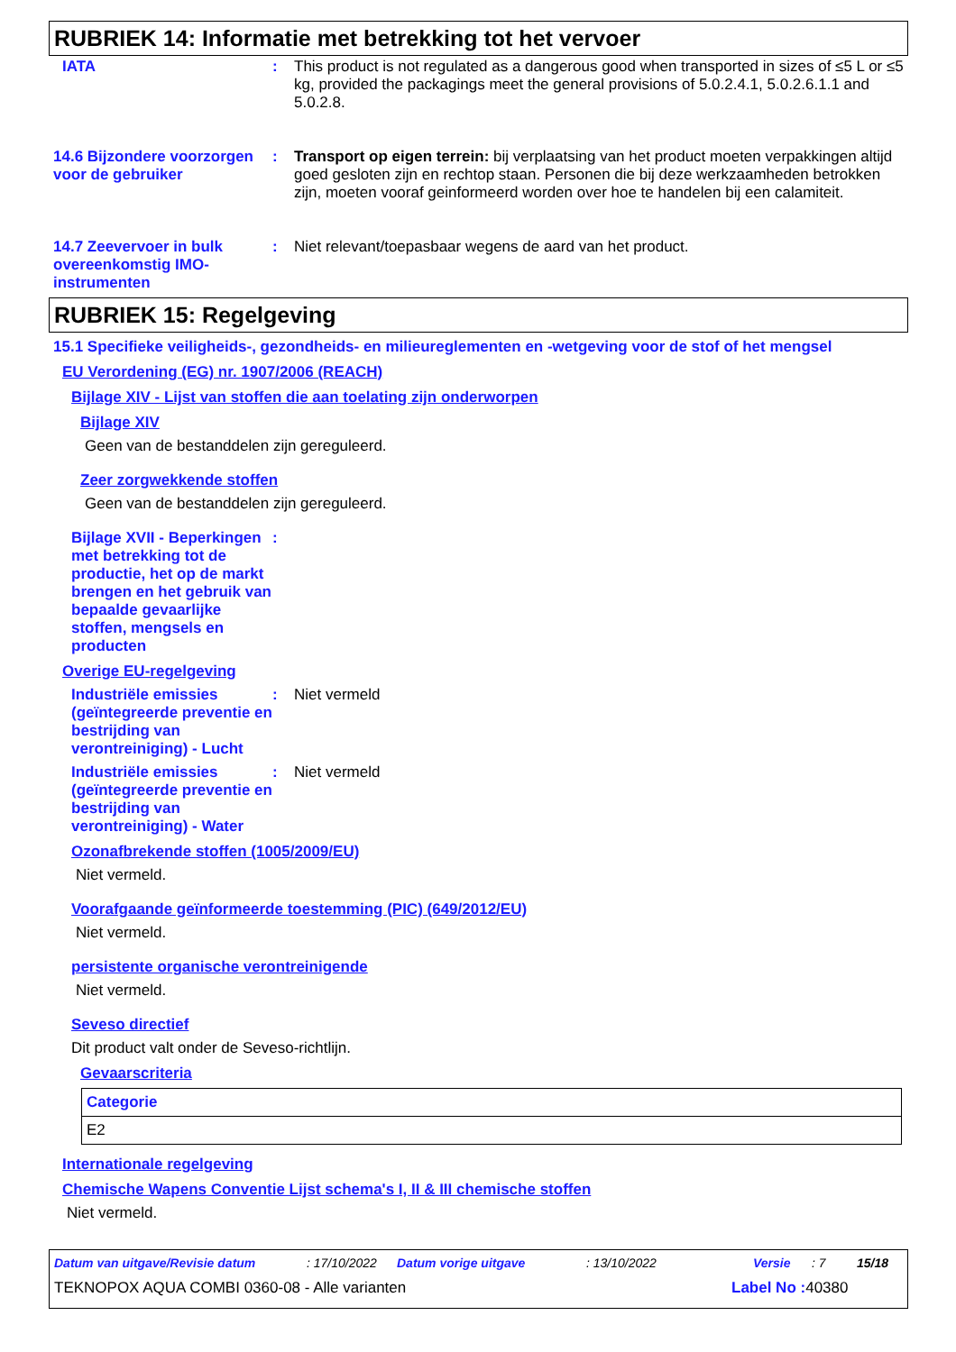RUBRIEK 14: Informatie met betrekking tot het vervoer
IATA : This product is not regulated as a dangerous good when transported in sizes of ≤5 L or ≤5 kg, provided the packagings meet the general provisions of 5.0.2.4.1, 5.0.2.6.1.1 and 5.0.2.8.
14.6 Bijzondere voorzorgen voor de gebruiker
: Transport op eigen terrein: bij verplaatsing van het product moeten verpakkingen altijd goed gesloten zijn en rechtop staan. Personen die bij deze werkzaamheden betrokken zijn, moeten vooraf geinformeerd worden over hoe te handelen bij een calamiteit.
14.7 Zeevervoer in bulk overeenkomstig IMO-instrumenten
: Niet relevant/toepasbaar wegens de aard van het product.
RUBRIEK 15: Regelgeving
15.1 Specifieke veiligheids-, gezondheids- en milieureglementen en -wetgeving voor de stof of het mengsel
EU Verordening (EG) nr. 1907/2006 (REACH)
Bijlage XIV - Lijst van stoffen die aan toelating zijn onderworpen
Bijlage XIV
Geen van de bestanddelen zijn gereguleerd.
Zeer zorgwekkende stoffen
Geen van de bestanddelen zijn gereguleerd.
Bijlage XVII - Beperkingen met betrekking tot de productie, het op de markt brengen en het gebruik van bepaalde gevaarlijke stoffen, mengsels en producten
:
Overige EU-regelgeving
Industriële emissies (geïntegreerde preventie en bestrijding van verontreiniging) - Lucht
: Niet vermeld
Industriële emissies (geïntegreerde preventie en bestrijding van verontreiniging) - Water
: Niet vermeld
Ozonafbrekende stoffen (1005/2009/EU)
Niet vermeld.
Voorafgaande geïnformeerde toestemming (PIC) (649/2012/EU)
Niet vermeld.
persistente organische verontreinigende
Niet vermeld.
Seveso directief
Dit product valt onder de Seveso-richtlijn.
Gevaarscriteria
| Categorie |
| --- |
| E2 |
Internationale regelgeving
Chemische Wapens Conventie Lijst schema's I, II & III chemische stoffen
Niet vermeld.
Datum van uitgave/Revisie datum: 17/10/2022 Datum vorige uitgave: 13/10/2022 Versie: 7 15/18
TEKNOPOX AQUA COMBI 0360-08 - Alle varianten Label No : 40380